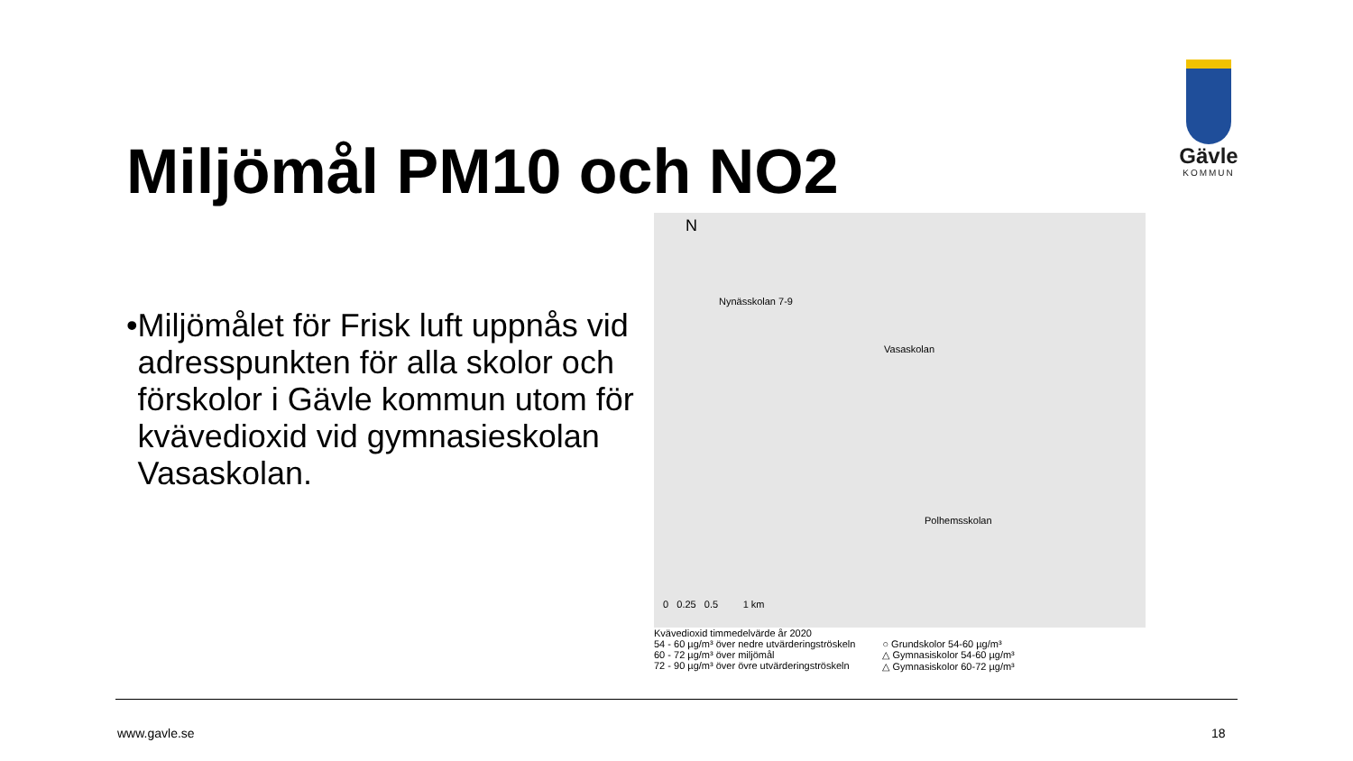Gävle
KOMMUN
Miljömål PM10 och NO2
• Miljömålet för Frisk luft uppnås vid adresspunkten för alla skolor och förskolor i Gävle kommun utom för kvävedioxid vid gymnasieskolan Vasaskolan.
N
Nynässkolan 7-9
Vasaskolan
Polhemsskolan
0 0.25 0.5 1 km
Kvävedioxid timmedelvärde år 2020
54 - 60 µg/m³ över nedre utvärderingströskeln
60 - 72 µg/m³ över miljömål
72 - 90 µg/m³ över övre utvärderingströskeln
○ Grundskolor 54-60 µg/m³
△ Gymnasiskolor 54-60 µg/m³
△ Gymnasiskolor 60-72 µg/m³
www.gavle.se 18